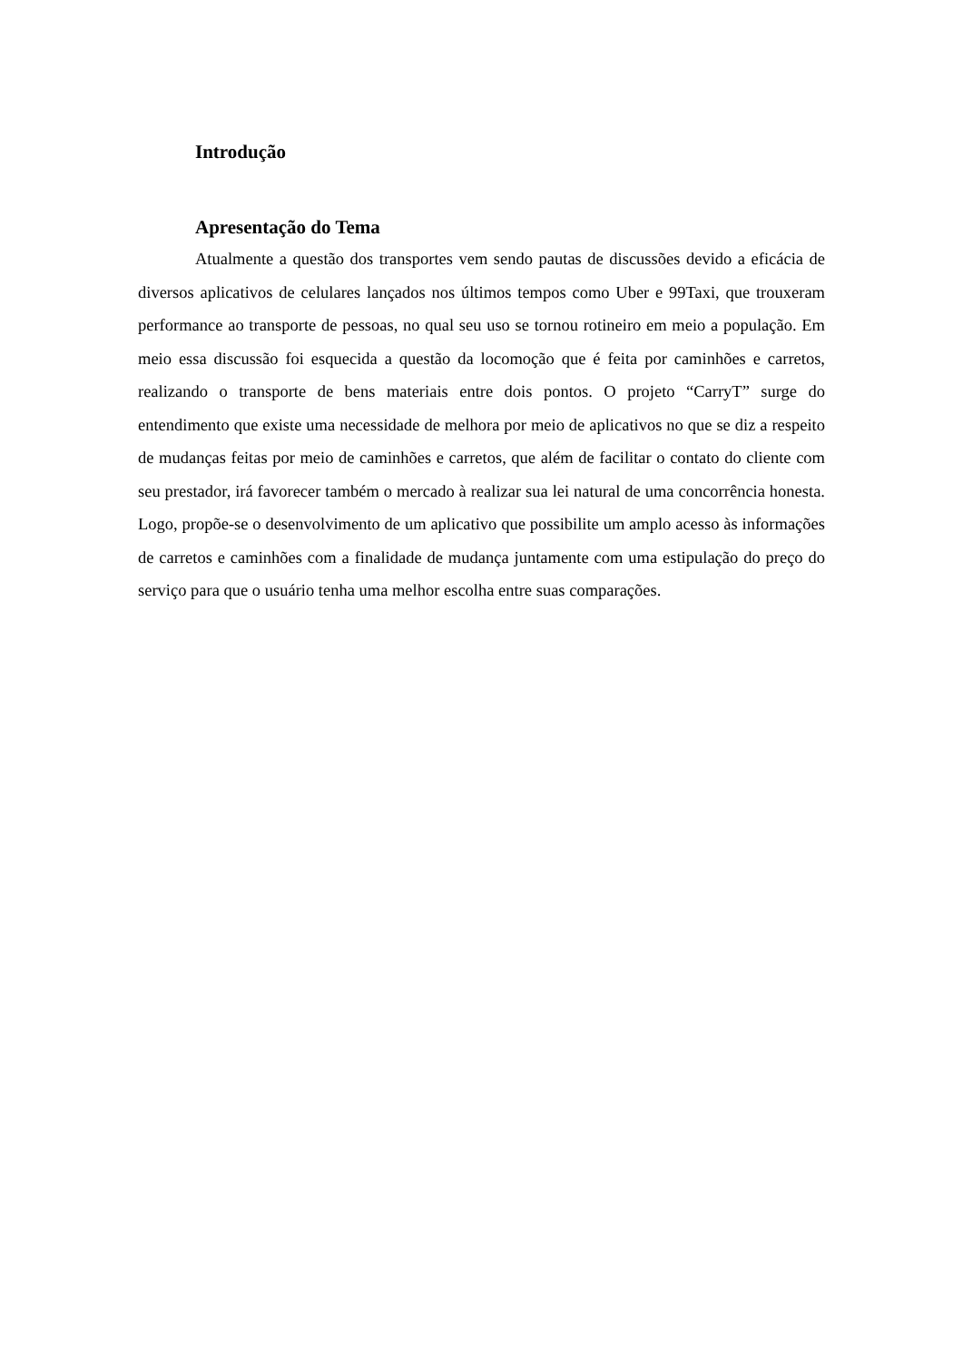Introdução
Apresentação do Tema
Atualmente a questão dos transportes vem sendo pautas de discussões devido a eficácia de diversos aplicativos de celulares lançados nos últimos tempos como Uber e 99Taxi, que trouxeram performance ao transporte de pessoas, no qual seu uso se tornou rotineiro em meio a população. Em meio essa discussão foi esquecida a questão da locomoção que é feita por caminhões e carretos, realizando o transporte de bens materiais entre dois pontos. O projeto “CarryT” surge do entendimento que existe uma necessidade de melhora por meio de aplicativos no que se diz a respeito de mudanças feitas por meio de caminhões e carretos, que além de facilitar o contato do cliente com seu prestador, irá favorecer também o mercado à realizar sua lei natural de uma concorrência honesta. Logo, propõe-se o desenvolvimento de um aplicativo que possibilite um amplo acesso às informações de carretos e caminhões com a finalidade de mudança juntamente com uma estipulação do preço do serviço para que o usuário tenha uma melhor escolha entre suas comparações.